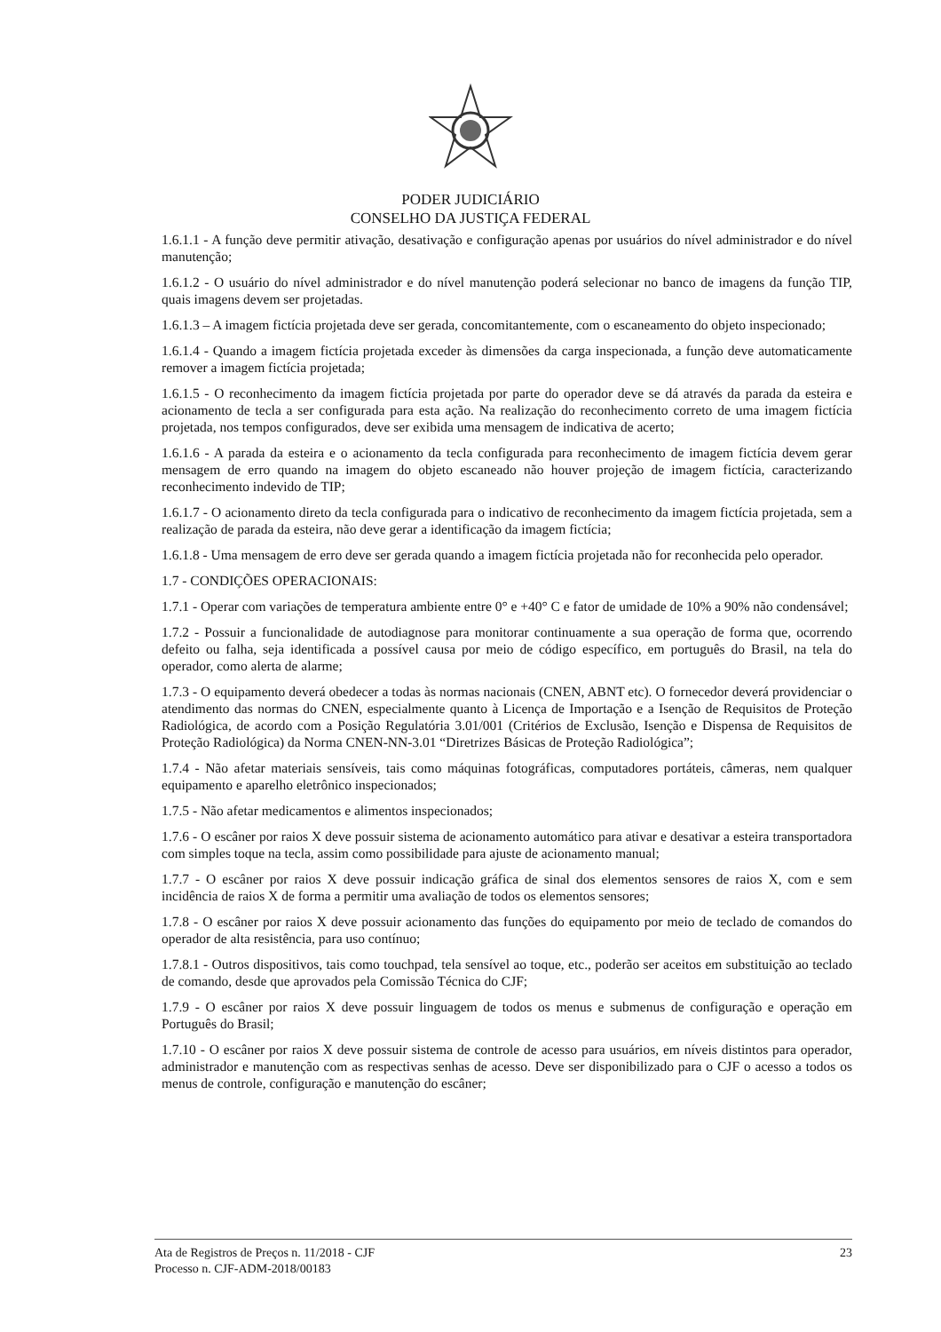PODER JUDICIÁRIO
CONSELHO DA JUSTIÇA FEDERAL
1.6.1.1 - A função deve permitir ativação, desativação e configuração apenas por usuários do nível administrador e do nível manutenção;
1.6.1.2 - O usuário do nível administrador e do nível manutenção poderá selecionar no banco de imagens da função TIP, quais imagens devem ser projetadas.
1.6.1.3 – A imagem fictícia projetada deve ser gerada, concomitantemente, com o escaneamento do objeto inspecionado;
1.6.1.4 - Quando a imagem fictícia projetada exceder às dimensões da carga inspecionada, a função deve automaticamente remover a imagem fictícia projetada;
1.6.1.5 - O reconhecimento da imagem fictícia projetada por parte do operador deve se dá através da parada da esteira e acionamento de tecla a ser configurada para esta ação. Na realização do reconhecimento correto de uma imagem fictícia projetada, nos tempos configurados, deve ser exibida uma mensagem de indicativa de acerto;
1.6.1.6 - A parada da esteira e o acionamento da tecla configurada para reconhecimento de imagem fictícia devem gerar mensagem de erro quando na imagem do objeto escaneado não houver projeção de imagem fictícia, caracterizando reconhecimento indevido de TIP;
1.6.1.7 - O acionamento direto da tecla configurada para o indicativo de reconhecimento da imagem fictícia projetada, sem a realização de parada da esteira, não deve gerar a identificação da imagem fictícia;
1.6.1.8 - Uma mensagem de erro deve ser gerada quando a imagem fictícia projetada não for reconhecida pelo operador.
1.7 - CONDIÇÕES OPERACIONAIS:
1.7.1 - Operar com variações de temperatura ambiente entre 0° e +40° C e fator de umidade de 10% a 90% não condensável;
1.7.2 - Possuir a funcionalidade de autodiagnose para monitorar continuamente a sua operação de forma que, ocorrendo defeito ou falha, seja identificada a possível causa por meio de código específico, em português do Brasil, na tela do operador, como alerta de alarme;
1.7.3 - O equipamento deverá obedecer a todas às normas nacionais (CNEN, ABNT etc). O fornecedor deverá providenciar o atendimento das normas do CNEN, especialmente quanto à Licença de Importação e a Isenção de Requisitos de Proteção Radiológica, de acordo com a Posição Regulatória 3.01/001 (Critérios de Exclusão, Isenção e Dispensa de Requisitos de Proteção Radiológica) da Norma CNEN-NN-3.01 “Diretrizes Básicas de Proteção Radiológica”;
1.7.4 - Não afetar materiais sensíveis, tais como máquinas fotográficas, computadores portáteis, câmeras, nem qualquer equipamento e aparelho eletrônico inspecionados;
1.7.5 - Não afetar medicamentos e alimentos inspecionados;
1.7.6 - O escâner por raios X deve possuir sistema de acionamento automático para ativar e desativar a esteira transportadora com simples toque na tecla, assim como possibilidade para ajuste de acionamento manual;
1.7.7 - O escâner por raios X deve possuir indicação gráfica de sinal dos elementos sensores de raios X, com e sem incidência de raios X de forma a permitir uma avaliação de todos os elementos sensores;
1.7.8 - O escâner por raios X deve possuir acionamento das funções do equipamento por meio de teclado de comandos do operador de alta resistência, para uso contínuo;
1.7.8.1 - Outros dispositivos, tais como touchpad, tela sensível ao toque, etc., poderão ser aceitos em substituição ao teclado de comando, desde que aprovados pela Comissão Técnica do CJF;
1.7.9 - O escâner por raios X deve possuir linguagem de todos os menus e submenus de configuração e operação em Português do Brasil;
1.7.10 - O escâner por raios X deve possuir sistema de controle de acesso para usuários, em níveis distintos para operador, administrador e manutenção com as respectivas senhas de acesso. Deve ser disponibilizado para o CJF o acesso a todos os menus de controle, configuração e manutenção do escâner;
Ata de Registros de Preços n. 11/2018 - CJF
Processo n. CJF-ADM-2018/00183
23